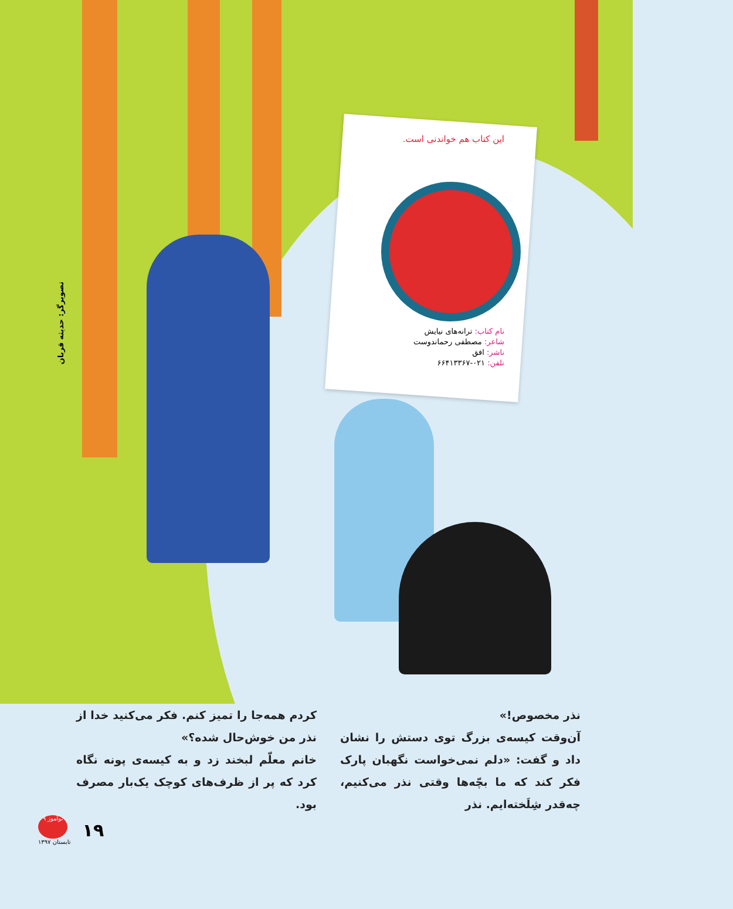این کتاب هم خواندنی است.
نام کتاب: ترانه‌های نیایش
شاعر: مصطفی رحماندوست
ناشر: افق
تلفن: ۰۲۱-۶۶۴۱۳۳۶۷
تصویرگر: حدیثه قربان
نذر مخصوص!»
آن‌وقت کیسه‌ی بزرگ توی دستش را نشان داد و گفت: «دلم نمی‌خواست نگهبان پارک فکر کند که ما بچّه‌ها وقتی نذر می‌کنیم، چه‌قدر شِلَخته‌ایم. نذر
کردم همه‌جا را تمیز کنم. فکر می‌کنید خدا از نذر من خوش‌حال شده؟»
خانم معلّم لبخند زد و به کیسه‌ی پونه نگاه کرد که پر از ظرف‌های کوچک یک‌بار مصرف بود.
۹ نوآموز
تابستان ۱۳۹۷
۱۹